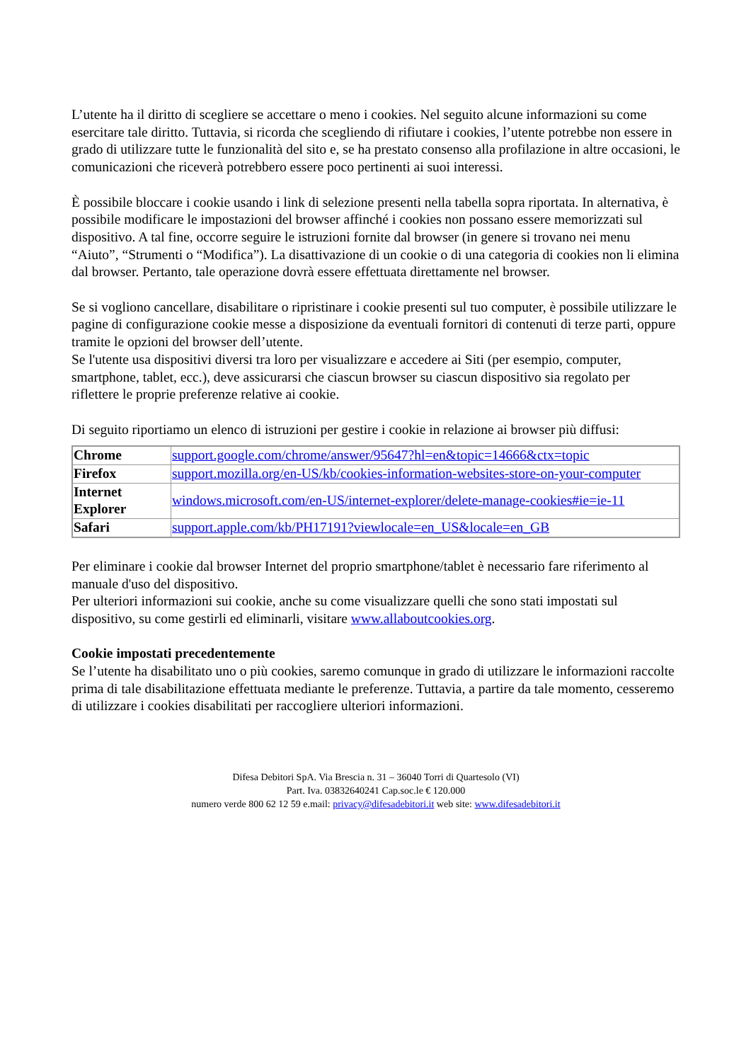L’utente ha il diritto di scegliere se accettare o meno i cookies. Nel seguito alcune informazioni su come esercitare tale diritto. Tuttavia, si ricorda che scegliendo di rifiutare i cookies, l’utente potrebbe non essere in grado di utilizzare tutte le funzionalità del sito e, se ha prestato consenso alla profilazione in altre occasioni, le comunicazioni che riceverà potrebbero essere poco pertinenti ai suoi interessi.
È possibile bloccare i cookie usando i link di selezione presenti nella tabella sopra riportata. In alternativa, è possibile modificare le impostazioni del browser affinché i cookies non possano essere memorizzati sul dispositivo. A tal fine, occorre seguire le istruzioni fornite dal browser (in genere si trovano nei menu “Aiuto”, “Strumenti o “Modifica”). La disattivazione di un cookie o di una categoria di cookies non li elimina dal browser. Pertanto, tale operazione dovrà essere effettuata direttamente nel browser.
Se si vogliono cancellare, disabilitare o ripristinare i cookie presenti sul tuo computer, è possibile utilizzare le pagine di configurazione cookie messe a disposizione da eventuali fornitori di contenuti di terze parti, oppure tramite le opzioni del browser dell’utente.
Se l'utente usa dispositivi diversi tra loro per visualizzare e accedere ai Siti (per esempio, computer, smartphone, tablet, ecc.), deve assicurarsi che ciascun browser su ciascun dispositivo sia regolato per riflettere le proprie preferenze relative ai cookie.
Di seguito riportiamo un elenco di istruzioni per gestire i cookie in relazione ai browser più diffusi:
| Chrome | support.google.com/chrome/answer/95647?hl=en&topic=14666&ctx=topic |
| Firefox | support.mozilla.org/en-US/kb/cookies-information-websites-store-on-your-computer |
| Internet Explorer | windows.microsoft.com/en-US/internet-explorer/delete-manage-cookies#ie=ie-11 |
| Safari | support.apple.com/kb/PH17191?viewlocale=en_US&locale=en_GB |
Per eliminare i cookie dal browser Internet del proprio smartphone/tablet è necessario fare riferimento al manuale d'uso del dispositivo.
Per ulteriori informazioni sui cookie, anche su come visualizzare quelli che sono stati impostati sul dispositivo, su come gestirli ed eliminarli, visitare www.allaboutcookies.org.
Cookie impostati precedentemente
Se l’utente ha disabilitato uno o più cookies, saremo comunque in grado di utilizzare le informazioni raccolte prima di tale disabilitazione effettuata mediante le preferenze. Tuttavia, a partire da tale momento, cesseremo di utilizzare i cookies disabilitati per raccogliere ulteriori informazioni.
Difesa Debitori SpA. Via Brescia n. 31 – 36040 Torri di Quartesolo (VI)
Part. Iva. 03832640241 Cap.soc.le € 120.000
numero verde 800 62 12 59 e.mail: privacy@difesadebitori.it web site: www.difesadebitori.it